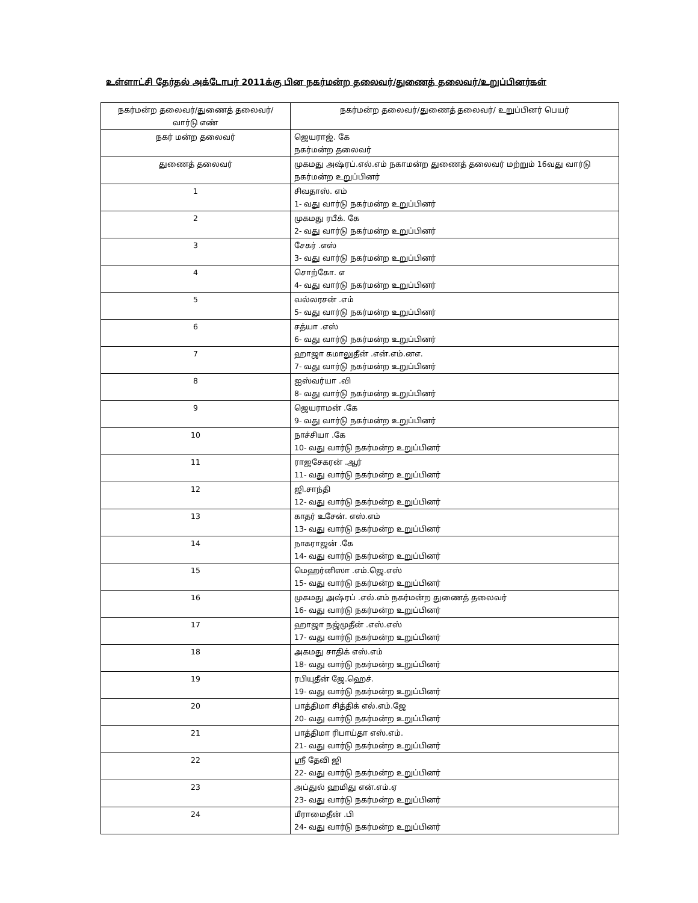உள்ளாட்சி தேர்தல் அக்டோபர் 2011க்கு பின நகர்மன்ற தலைவர்/துணைத் தலைவர்/உறுப்பினர்கள்
| நகர்மன்ற தலைவர்/துணைத் தலைவர்/ வார்டு எண் | நகர்மன்ற தலைவர்/துணைத் தலைவர்/ உறுப்பினர் பெயர் |
| --- | --- |
| நகர் மன்ற தலைவர் | ஜெயராஜ். கே நகர்மன்ற தலைவர் |
| துணைத் தலைவர் | முகமது அஷ்ரப்.எல்.எம் நகாமன்ற துணைத் தலைவர் மற்றும் 16வது வார்டு நகர்மன்ற உறுப்பினர் |
| 1 | சிவதாஸ். எம் 1- வது வார்டு நகர்மன்ற உறுப்பினர் |
| 2 | முகமது ரபீக். கே 2- வது வார்டு நகர்மன்ற உறுப்பினர் |
| 3 | சேகர் .எஸ் 3- வது வார்டு நகர்மன்ற உறுப்பினர் |
| 4 | சொற்கோ. எ 4- வது வார்டு நகர்மன்ற உறுப்பினர் |
| 5 | வல்லரசன் .எம் 5- வது வார்டு நகர்மன்ற உறுப்பினர் |
| 6 | சத்யா .எஸ் 6- வது வார்டு நகர்மன்ற உறுப்பினர் |
| 7 | ஹாஜா கமாலுதீன் .என்.எம்.னஎ. 7- வது வார்டு நகர்மன்ற உறுப்பினர் |
| 8 | ஐஸ்வர்யா .வி 8- வது வார்டு நகர்மன்ற உறுப்பினர் |
| 9 | ஜெயராமன் .கே 9- வது வார்டு நகர்மன்ற உறுப்பினர் |
| 10 | நாச்சியா .கே 10- வது வார்டு நகர்மன்ற உறுப்பினர் |
| 11 | ராஜசேகரன் .ஆர் 11- வது வார்டு நகர்மன்ற உறுப்பினர் |
| 12 | ஜி.சாந்தி 12- வது வார்டு நகர்மன்ற உறுப்பினர் |
| 13 | காதர் உசேன். எஸ்.எம் 13- வது வார்டு நகர்மன்ற உறுப்பினர் |
| 14 | நாகராஜன் .கே 14- வது வார்டு நகர்மன்ற உறுப்பினர் |
| 15 | மெஹர்னிஸா .எம்.ஜெ.எஸ் 15- வது வார்டு நகர்மன்ற உறுப்பினர் |
| 16 | முகமது அஷ்ரப் .எல்.எம் நகர்மன்ற துணைத் தலைவர் 16- வது வார்டு நகர்மன்ற உறுப்பினர் |
| 17 | ஹாஜா நஜ்முதீன் .எஸ்.எஸ் 17- வது வார்டு நகர்மன்ற உறுப்பினர் |
| 18 | அகமது சாதிக் எஸ்.எம் 18- வது வார்டு நகர்மன்ற உறுப்பினர் |
| 19 | ரபியுதீன் ஜே.ஹெச். 19- வது வார்டு நகர்மன்ற உறுப்பினர் |
| 20 | பாத்திமா சித்திக் எல்.எம்.ஜே 20- வது வார்டு நகர்மன்ற உறுப்பினர் |
| 21 | பாத்திமா ரிபாய்தா எஸ்.எம். 21- வது வார்டு நகர்மன்ற உறுப்பினர் |
| 22 | ஸ்ரீ தேவி ஜி 22- வது வார்டு நகர்மன்ற உறுப்பினர் |
| 23 | அப்துல் ஹமிது என்.எம்.ஏ 23- வது வார்டு நகர்மன்ற உறுப்பினர் |
| 24 | மீராமைதீன் .பி 24- வது வார்டு நகர்மன்ற உறுப்பினர் |